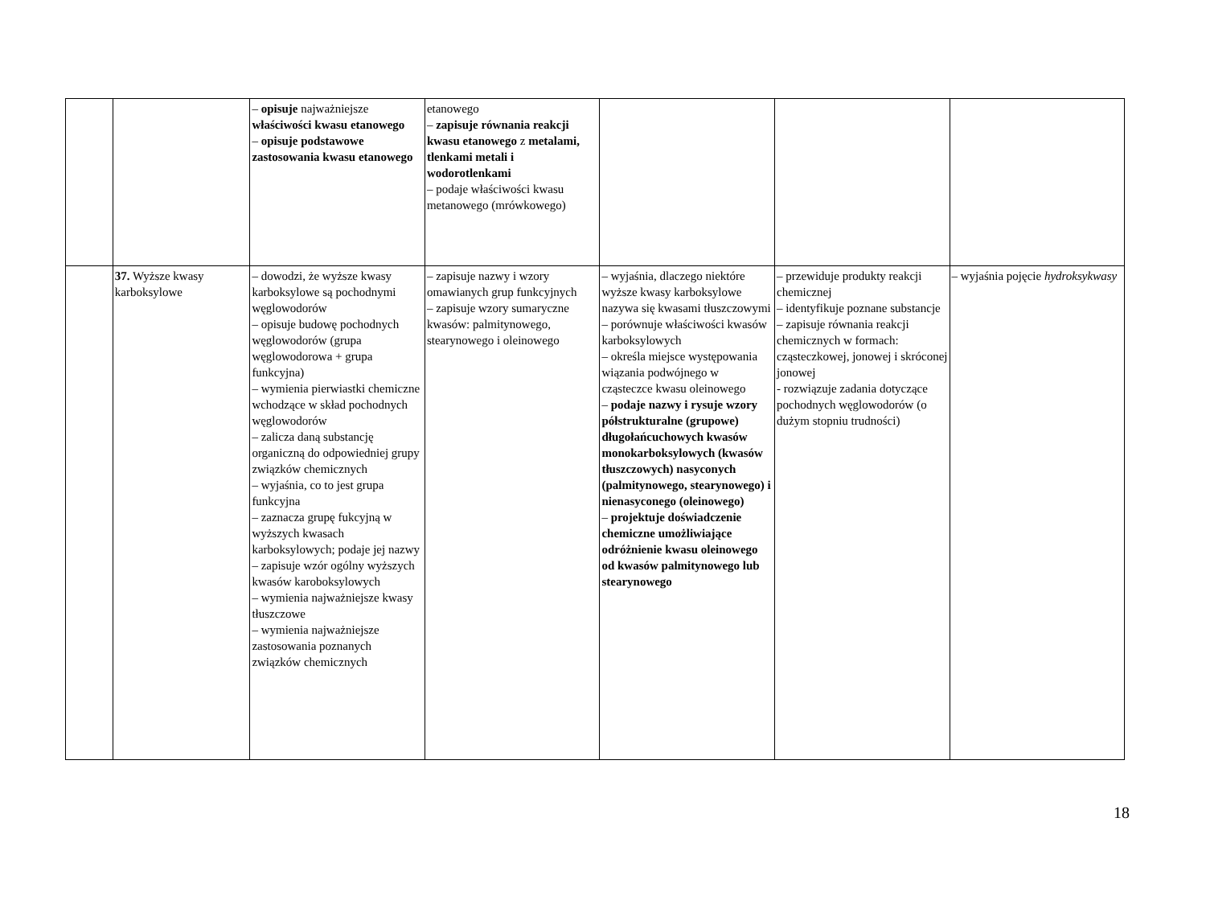| | | – opisuje najważniejsze właściwości kwasu etanowego – opisuje podstawowe zastosowania kwasu etanowego | etanowego – zapisuje równania reakcji kwasu etanowego z metalami, tlenkami metali i wodorotlenkami – podaje właściwości kwasu metanowego (mrówkowego) | | | |
| | 37. Wyższe kwasy karboksylowe | – dowodzi, że wyższe kwasy karboksylowe są pochodnymi węglowodorów – opisuje budowę pochodnych węglowodorów (grupa węglowodorowa + grupa funkcyjna) – wymienia pierwiastki chemiczne wchodzące w skład pochodnych węglowodorów – zalicza daną substancję organiczną do odpowiedniej grupy związków chemicznych – wyjaśnia, co to jest grupa funkcyjna – zaznacza grupę fukcyjną w wyższych kwasach karboksylowych; podaje jej nazwy – zapisuje wzór ogólny wyższych kwasów karoboksylowych – wymienia najważniejsze kwasy tłuszczowe – wymienia najważniejsze zastosowania poznanych związków chemicznych | – zapisuje nazwy i wzory omawianych grup funkcyjnych – zapisuje wzory sumaryczne kwasów: palmitynowego, stearynowego i oleinowego | – wyjaśnia, dlaczego niektóre wyższe kwasy karboksylowe nazywa się kwasami tłuszczowymi – porównuje właściwości kwasów karboksylowych – określa miejsce występowania wiązania podwójnego w cząsteczce kwasu oleinowego – podaje nazwy i rysuje wzory półstrukturalne (grupowe) długołańcuchowych kwasów monokarboksylowych (kwasów tłuszczowych) nasyconych (palmitynowego, stearynowego) i nienasyconego (oleinowego) – projektuje doświadczenie chemiczne umożliwiające odróżnienie kwasu oleinowego od kwasów palmitynowego lub stearynowego | – przewiduje produkty reakcji chemicznej – identyfikuje poznane substancje – zapisuje równania reakcji chemicznych w formach: cząsteczkowej, jonowej i skróconej jonowej - rozwiązuje zadania dotyczące pochodnych węglowodorów (o dużym stopniu trudności) | – wyjaśnia pojęcie hydroksykwasy |
18